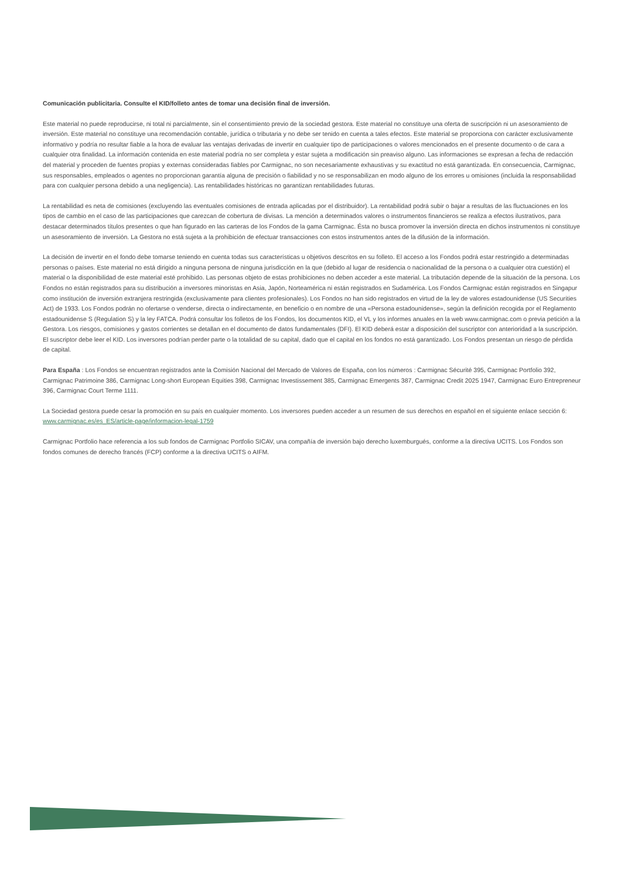Comunicación publicitaria. Consulte el KID/folleto antes de tomar una decisión final de inversión.
Este material no puede reproducirse, ni total ni parcialmente, sin el consentimiento previo de la sociedad gestora. Este material no constituye una oferta de suscripción ni un asesoramiento de inversión. Este material no constituye una recomendación contable, jurídica o tributaria y no debe ser tenido en cuenta a tales efectos. Este material se proporciona con carácter exclusivamente informativo y podría no resultar fiable a la hora de evaluar las ventajas derivadas de invertir en cualquier tipo de participaciones o valores mencionados en el presente documento o de cara a cualquier otra finalidad. La información contenida en este material podría no ser completa y estar sujeta a modificación sin preaviso alguno. Las informaciones se expresan a fecha de redacción del material y proceden de fuentes propias y externas consideradas fiables por Carmignac, no son necesariamente exhaustivas y su exactitud no está garantizada. En consecuencia, Carmignac, sus responsables, empleados o agentes no proporcionan garantía alguna de precisión o fiabilidad y no se responsabilizan en modo alguno de los errores u omisiones (incluida la responsabilidad para con cualquier persona debido a una negligencia). Las rentabilidades históricas no garantizan rentabilidades futuras.
La rentabilidad es neta de comisiones (excluyendo las eventuales comisiones de entrada aplicadas por el distribuidor). La rentabilidad podrá subir o bajar a resultas de las fluctuaciones en los tipos de cambio en el caso de las participaciones que carezcan de cobertura de divisas. La mención a determinados valores o instrumentos financieros se realiza a efectos ilustrativos, para destacar determinados títulos presentes o que han figurado en las carteras de los Fondos de la gama Carmignac. Ésta no busca promover la inversión directa en dichos instrumentos ni constituye un asesoramiento de inversión. La Gestora no está sujeta a la prohibición de efectuar transacciones con estos instrumentos antes de la difusión de la información.
La decisión de invertir en el fondo debe tomarse teniendo en cuenta todas sus características u objetivos descritos en su folleto. El acceso a los Fondos podrá estar restringido a determinadas personas o países. Este material no está dirigido a ninguna persona de ninguna jurisdicción en la que (debido al lugar de residencia o nacionalidad de la persona o a cualquier otra cuestión) el material o la disponibilidad de este material esté prohibido. Las personas objeto de estas prohibiciones no deben acceder a este material. La tributación depende de la situación de la persona. Los Fondos no están registrados para su distribución a inversores minoristas en Asia, Japón, Norteamérica ni están registrados en Sudamérica. Los Fondos Carmignac están registrados en Singapur como institución de inversión extranjera restringida (exclusivamente para clientes profesionales). Los Fondos no han sido registrados en virtud de la ley de valores estadounidense (US Securities Act) de 1933. Los Fondos podrán no ofertarse o venderse, directa o indirectamente, en beneficio o en nombre de una «Persona estadounidense», según la definición recogida por el Reglamento estadounidense S (Regulation S) y la ley FATCA. Podrá consultar los folletos de los Fondos, los documentos KID, el VL y los informes anuales en la web www.carmignac.com o previa petición a la Gestora. Los riesgos, comisiones y gastos corrientes se detallan en el documento de datos fundamentales (DFI). El KID deberá estar a disposición del suscriptor con anterioridad a la suscripción. El suscriptor debe leer el KID. Los inversores podrían perder parte o la totalidad de su capital, dado que el capital en los fondos no está garantizado. Los Fondos presentan un riesgo de pérdida de capital.
Para España : Los Fondos se encuentran registrados ante la Comisión Nacional del Mercado de Valores de España, con los números : Carmignac Sécurité 395, Carmignac Portfolio 392, Carmignac Patrimoine 386, Carmignac Long-short European Equities 398, Carmignac Investissement 385, Carmignac Emergents 387, Carmignac Credit 2025 1947, Carmignac Euro Entrepreneur 396, Carmignac Court Terme 1111.
La Sociedad gestora puede cesar la promoción en su país en cualquier momento. Los inversores pueden acceder a un resumen de sus derechos en español en el siguiente enlace sección 6: www.carmignac.es/es_ES/article-page/informacion-legal-1759
Carmignac Portfolio hace referencia a los sub fondos de Carmignac Portfolio SICAV, una compañía de inversión bajo derecho luxemburgués, conforme a la directiva UCITS. Los Fondos son fondos comunes de derecho francés (FCP) conforme a la directiva UCITS o AIFM.